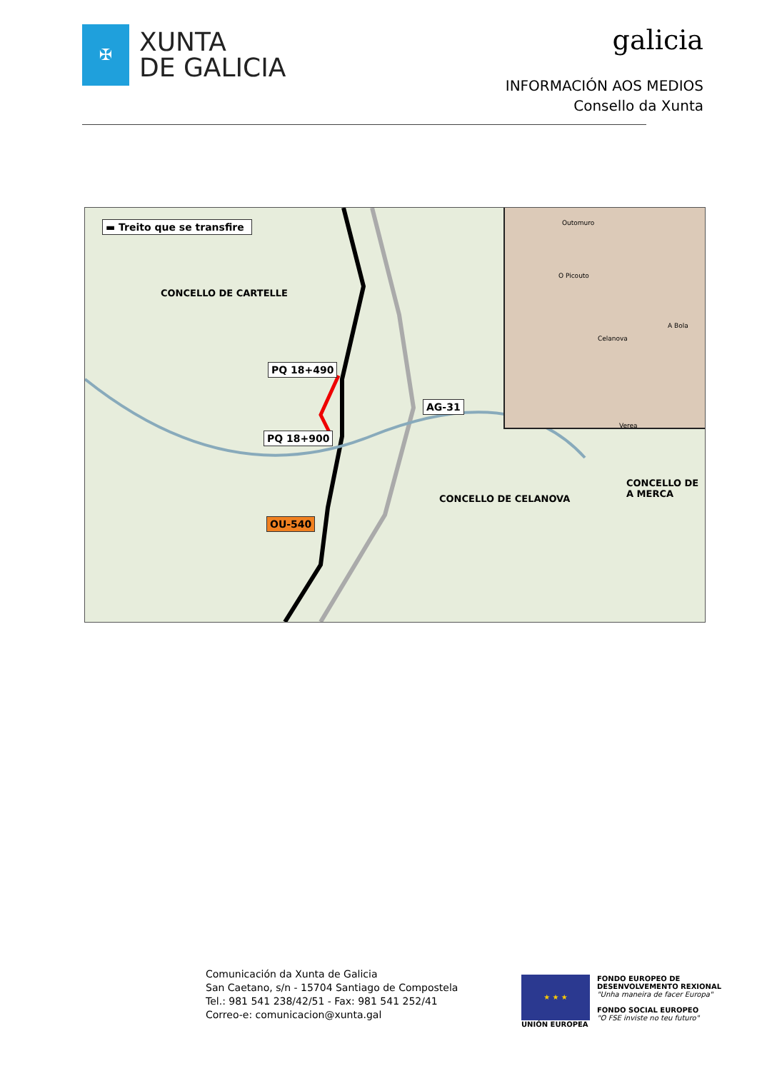✠
XUNTA
DE GALICIA
galicia
INFORMACIÓN AOS MEDIOS
Consello da Xunta
▬ Treito que se transfire
CONCELLO DE CARTELLE
PQ 18+490
PQ 18+900
AG-31
OU-540
CONCELLO DE CELANOVA
CONCELLO DE
A MERCA
Outomuro
O Picouto
Celanova
A Bola
Verea
Comunicación da Xunta de Galicia
San Caetano, s/n - 15704 Santiago de Compostela
Tel.: 981 541 238/42/51 - Fax: 981 541 252/41
Correo-e: comunicacion@xunta.gal
★ ★ ★
UNIÓN EUROPEA
FONDO EUROPEO DE
DESENVOLVEMENTO REXIONAL
"Unha maneira de facer Europa"
FONDO SOCIAL EUROPEO
"O FSE inviste no teu futuro"